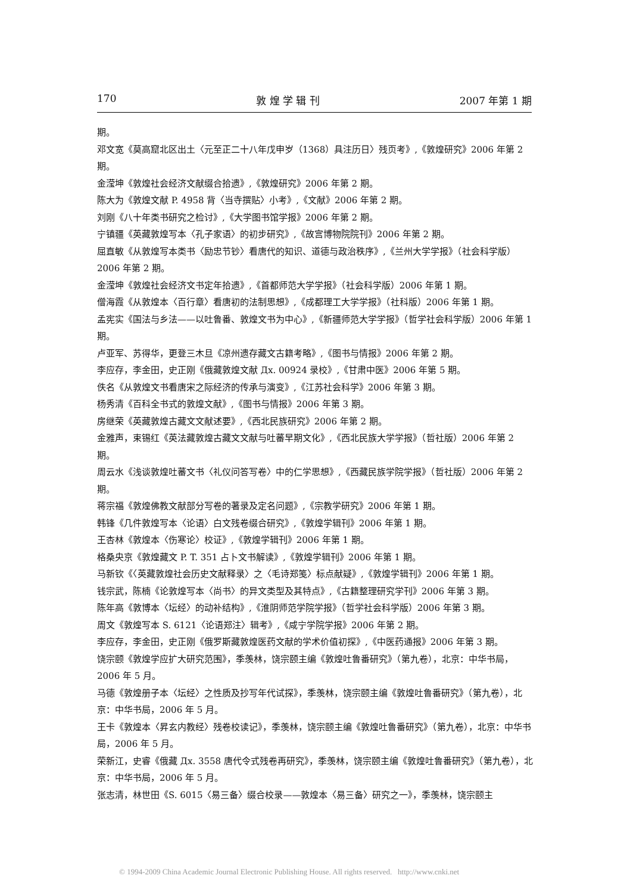170 敦 煌 学 辑 刊 2007 年第 1 期
期。
邓文宽《莫高窟北区出土〈元至正二十八年戊申岁（1368）具注历日〉残页考》,《敦煌研究》2006 年第 2 期。
金滢坤《敦煌社会经济文献缀合拾遗》,《敦煌研究》2006 年第 2 期。
陈大为《敦煌文献 P. 4958 背〈当寺撰贴〉小考》,《文献》2006 年第 2 期。
刘刚《八十年类书研究之检讨》,《大学图书馆学报》2006 年第 2 期。
宁镇疆《英藏敦煌写本〈孔子家语〉的初步研究》,《故宫博物院院刊》2006 年第 2 期。
屈直敏《从敦煌写本类书〈励忠节钞〉看唐代的知识、道德与政治秩序》,《兰州大学学报》（社会科学版）2006 年第 2 期。
金滢坤《敦煌社会经济文书定年拾遗》,《首都师范大学学报》（社会科学版）2006 年第 1 期。
僧海霞《从敦煌本〈百行章〉看唐初的法制思想》,《成都理工大学学报》（社科版）2006 年第 1 期。
孟宪实《国法与乡法——以吐鲁番、敦煌文书为中心》,《新疆师范大学学报》（哲学社会科学版）2006 年第 1 期。
卢亚军、苏得华，更登三木旦《凉州遗存藏文古籍考略》,《图书与情报》2006 年第 2 期。
李应存，李金田，史正刚《俄藏敦煌文献 Дx. 00924 录校》,《甘肃中医》2006 年第 5 期。
佚名《从敦煌文书看唐宋之际经济的传承与演变》,《江苏社会科学》2006 年第 3 期。
杨秀清《百科全书式的敦煌文献》,《图书与情报》2006 年第 3 期。
房继荣《英藏敦煌古藏文文献述要》,《西北民族研究》2006 年第 2 期。
金雅声，束锡红《英法藏敦煌古藏文文献与吐蕃早期文化》,《西北民族大学学报》（哲社版）2006 年第 2 期。
周云水《浅谈敦煌吐蕃文书〈礼仪问答写卷〉中的仁学思想》,《西藏民族学院学报》（哲社版）2006 年第 2 期。
蒋宗福《敦煌佛教文献部分写卷的著录及定名问题》,《宗教学研究》2006 年第 1 期。
韩锋《几件敦煌写本〈论语〉白文残卷缀合研究》,《敦煌学辑刊》2006 年第 1 期。
王杏林《敦煌本〈伤寒论〉校证》,《敦煌学辑刊》2006 年第 1 期。
格桑央京《敦煌藏文 P. T. 351 占卜文书解读》,《敦煌学辑刊》2006 年第 1 期。
马新钦《〈英藏敦煌社会历史文献释录〉之〈毛诗郑笺〉标点献疑》,《敦煌学辑刊》2006 年第 1 期。
钱宗武，陈楠《论敦煌写本〈尚书〉的异文类型及其特点》,《古籍整理研究学刊》2006 年第 3 期。
陈年高《敦博本〈坛经〉的动补结构》,《淮阴师范学院学报》（哲学社会科学版）2006 年第 3 期。
周文《敦煌写本 S. 6121〈论语郑注〉辑考》,《咸宁学院学报》2006 年第 2 期。
李应存，李金田，史正刚《俄罗斯藏敦煌医药文献的学术价值初探》,《中医药通报》2006 年第 3 期。
饶宗颐《敦煌学应扩大研究范围》，季羡林，饶宗颐主编《敦煌吐鲁番研究》（第九卷），北京：中华书局，2006 年 5 月。
马德《敦煌册子本〈坛经〉之性质及抄写年代试探》，季羡林，饶宗颐主编《敦煌吐鲁番研究》（第九卷），北京：中华书局，2006 年 5 月。
王卡《敦煌本〈昇玄内教经〉残卷校读记》，季羡林，饶宗颐主编《敦煌吐鲁番研究》（第九卷），北京：中华书局，2006 年 5 月。
荣新江，史睿《俄藏 Дx. 3558 唐代令式残卷再研究》，季羡林，饶宗颐主编《敦煌吐鲁番研究》（第九卷），北京：中华书局，2006 年 5 月。
张志清，林世田《S. 6015〈易三备〉缀合校录——敦煌本〈易三备〉研究之一》，季羡林，饶宗颐主
© 1994-2009 China Academic Journal Electronic Publishing House. All rights reserved. http://www.cnki.net